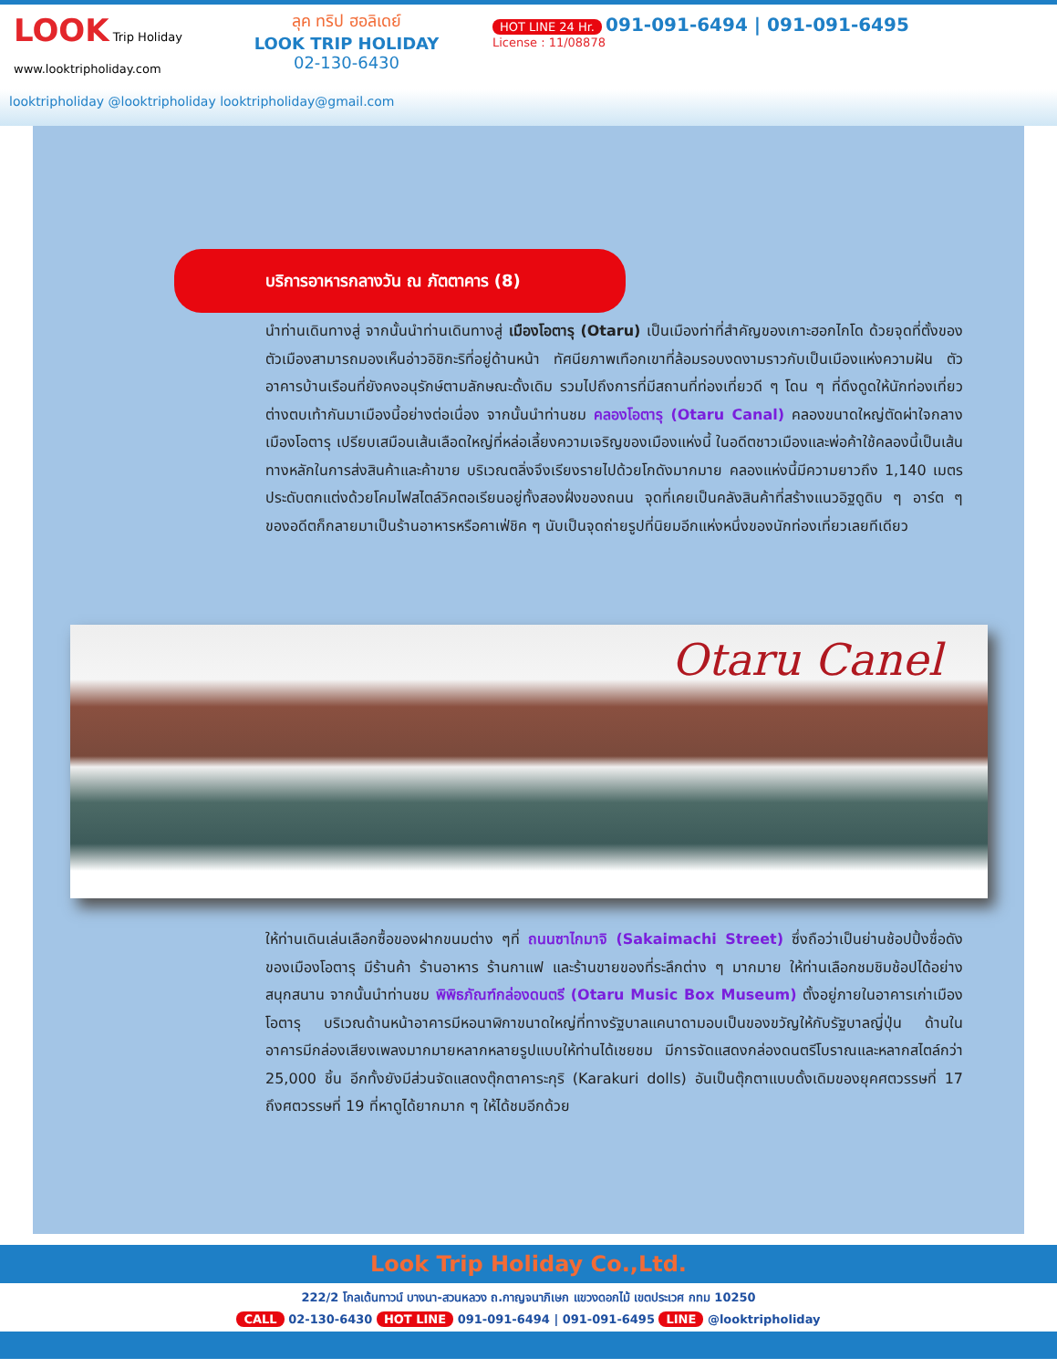LOOK Trip Holiday
www.looktripholiday.com
ลุค ทริป ฮอลิเดย์
LOOK TRIP HOLIDAY
02-130-6430
HOT LINE 24 Hr. 091-091-6494 | 091-091-6495
License : 11/08878
looktripholiday @looktripholiday looktripholiday@gmail.com
บริการอาหารกลางวัน ณ ภัตตาคาร (8)
นำท่านเดินทางสู่ จากนั้นนำท่านเดินทางสู่ เมืองโอตารุ (Otaru) เป็นเมืองท่าที่สำคัญของเกาะฮอกไกโด ด้วยจุดที่ตั้งของตัวเมืองสามารถมองเห็นอ่าวอิชิกะริที่อยู่ด้านหน้า ทัศนียภาพเทือกเขาที่ล้อมรอบงดงามราวกับเป็นเมืองแห่งความฝัน ตัวอาคารบ้านเรือนที่ยังคงอนุรักษ์ตามลักษณะดั้งเดิม รวมไปถึงการที่มีสถานที่ท่องเที่ยวดี ๆ โดน ๆ ที่ดึงดูดให้นักท่องเที่ยวต่างตบเท้ากันมาเมืองนี้อย่างต่อเนื่อง จากนั้นนำท่านชม คลองโอตารุ (Otaru Canal) คลองขนาดใหญ่ตัดผ่าใจกลางเมืองโอตารุ เปรียบเสมือนเส้นเลือดใหญ่ที่หล่อเลี้ยงความเจริญของเมืองแห่งนี้ ในอดีตชาวเมืองและพ่อค้าใช้คลองนี้เป็นเส้นทางหลักในการส่งสินค้าและค้าขาย บริเวณตลิ่งจึงเรียงรายไปด้วยโกดังมากมาย คลองแห่งนี้มีความยาวถึง 1,140 เมตรประดับตกแต่งด้วยโคมไฟสไตล์วิคตอเรียนอยู่ทั้งสองฝั่งของถนน จุดที่เคยเป็นคลังสินค้าที่สร้างแนวอิฐดูดิบ ๆ อาร์ต ๆ ของอดีตก็กลายมาเป็นร้านอาหารหรือคาเฟ่ชิค ๆ นับเป็นจุดถ่ายรูปที่นิยมอีกแห่งหนึ่งของนักท่องเที่ยวเลยทีเดียว
Otaru Canel
ให้ท่านเดินเล่นเลือกซื้อของฝากขนมต่าง ๆที่ ถนนซาไกมาจิ (Sakaimachi Street) ซึ่งถือว่าเป็นย่านช้อปปิ้งชื่อดังของเมืองโอตารุ มีร้านค้า ร้านอาหาร ร้านกาแฟ และร้านขายของที่ระลึกต่าง ๆ มากมาย ให้ท่านเลือกชมชิมช้อปได้อย่างสนุกสนาน จากนั้นนำท่านชม พิพิธภัณฑ์กล่องดนตรี (Otaru Music Box Museum) ตั้งอยู่ภายในอาคารเก่าเมืองโอตารุ บริเวณด้านหน้าอาคารมีหอนาฬิกาขนาดใหญ่ที่ทางรัฐบาลแคนาดามอบเป็นของขวัญให้กับรัฐบาลญี่ปุ่น ด้านในอาคารมีกล่องเสียงเพลงมากมายหลากหลายรูปแบบให้ท่านได้เชยชม มีการจัดแสดงกล่องดนตรีโบราณและหลากสไตล์กว่า 25,000 ชิ้น อีกทั้งยังมีส่วนจัดแสดงตุ๊กตาคาระกุริ (Karakuri dolls) อันเป็นตุ๊กตาแบบดั้งเดิมของยุคศตวรรษที่ 17 ถึงศตวรรษที่ 19 ที่หาดูได้ยากมาก ๆ ให้ได้ชมอีกด้วย
Look Trip Holiday Co.,Ltd.
222/2 โกลเด้นทาวน์ บางนา-สวนหลวง ถ.กาญจนาภิเษก แขวงดอกไม้ เขตประเวศ กทม 10250
CALL 02-130-6430 HOT LINE 091-091-6494 | 091-091-6495 LINE @looktripholiday